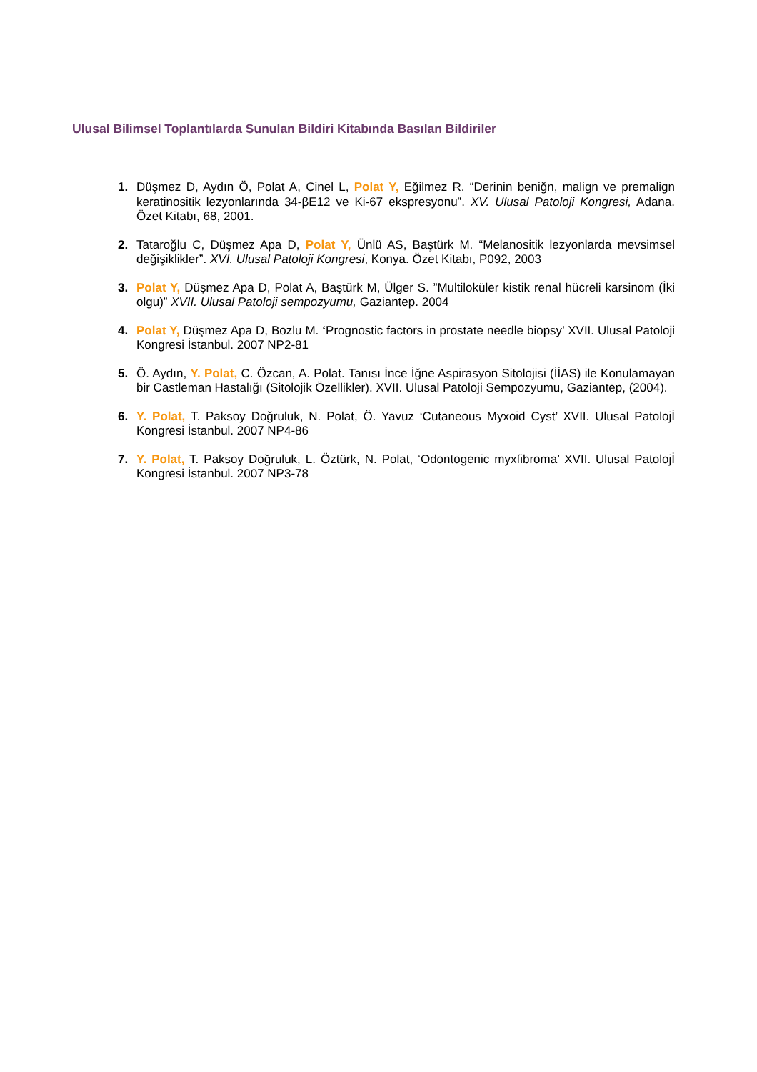Ulusal Bilimsel Toplantılarda Sunulan Bildiri Kitabında Basılan Bildiriler
1. Düşmez D, Aydın Ö, Polat A, Cinel L, Polat Y, Eğilmez R. “Derinin beniğn, malign ve premalign keratinositik lezyonlarında 34-βE12 ve Ki-67 ekspresyonu”. XV. Ulusal Patoloji Kongresi, Adana. Özet Kitabı, 68, 2001.
2. Tataroğlu C, Düşmez Apa D, Polat Y, Ünlü AS, Baştürk M. “Melanositik lezyonlarda mevsimsel değişiklikler”. XVI. Ulusal Patoloji Kongresi, Konya. Özet Kitabı, P092, 2003
3. Polat Y, Düşmez Apa D, Polat A, Baştürk M, Ülger S. ”Multiloküler kistik renal hücreli karsinom (İki olgu)” XVII. Ulusal Patoloji sempozyumu, Gaziantep. 2004
4. Polat Y, Düşmez Apa D, Bozlu M. ‘Prognostic factors in prostate needle biopsy’ XVII. Ulusal Patoloji Kongresi İstanbul. 2007 NP2-81
5. Ö. Aydın, Y. Polat, C. Özcan, A. Polat. Tanısı İnce İğne Aspirasyon Sitolojisi (İİAS) ile Konulamayan bir Castleman Hastalığı (Sitolojik Özellikler). XVII. Ulusal Patoloji Sempozyumu, Gaziantep, (2004).
6. Y. Polat, T. Paksoy Doğruluk, N. Polat, Ö. Yavuz ‘Cutaneous Myxoid Cyst’ XVII. Ulusal Patolojİ Kongresi İstanbul. 2007 NP4-86
7. Y. Polat, T. Paksoy Doğruluk, L. Öztürk, N. Polat, ‘Odontogenic myxfibroma’ XVII. Ulusal Patolojİ Kongresi İstanbul. 2007 NP3-78